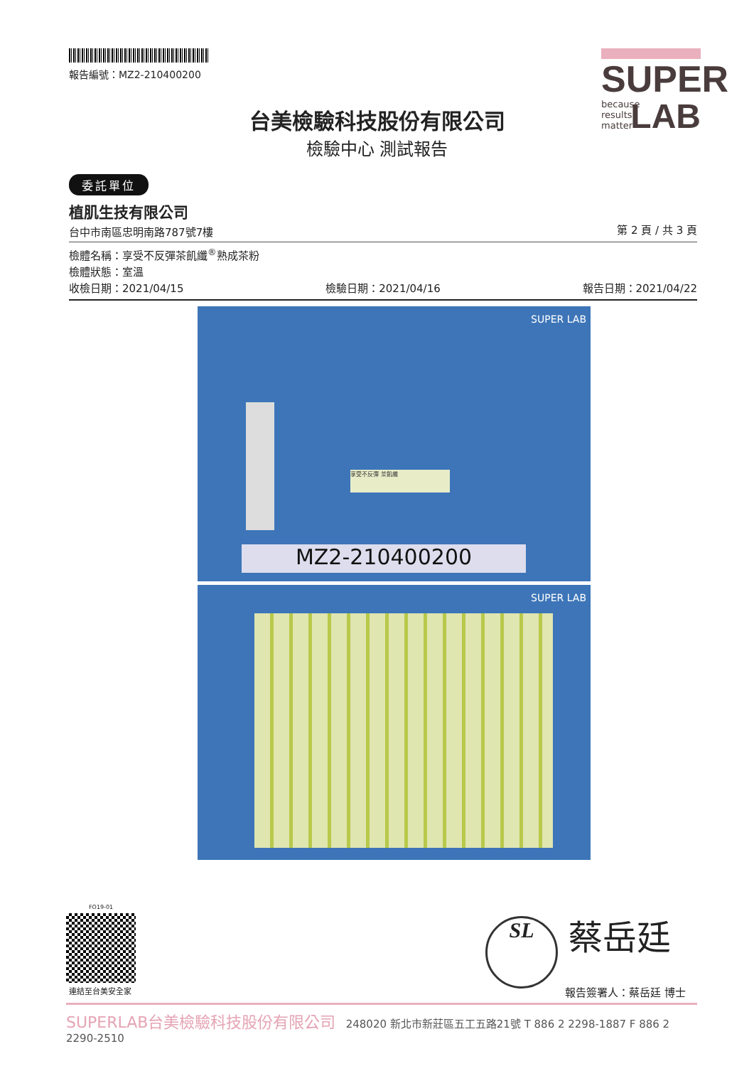報告編號：MZ2-210400200
台美檢驗科技股份有限公司
檢驗中心 測試報告
SUPER
because
results
matter LAB
委託單位
植肌生技有限公司
台中市南區忠明南路787號7樓 第 2 頁 / 共 3 頁
檢體名稱：享受不反彈茶飢纖<sup>®</sup>熟成茶粉
檢體狀態：室溫
收檢日期：2021/04/15 檢驗日期：2021/04/16 報告日期：2021/04/22
SUPER LAB
享受不反彈 茶飢纖
MZ2-210400200
SUPER LAB
FO19-01
連結至台美安全家
SL 蔡岳廷
報告簽署人：蔡岳廷 博士
SUPERLAB台美檢驗科技股份有限公司 248020 新北市新莊區五工五路21號 T 886 2 2298-1887 F 886 2 2290-2510